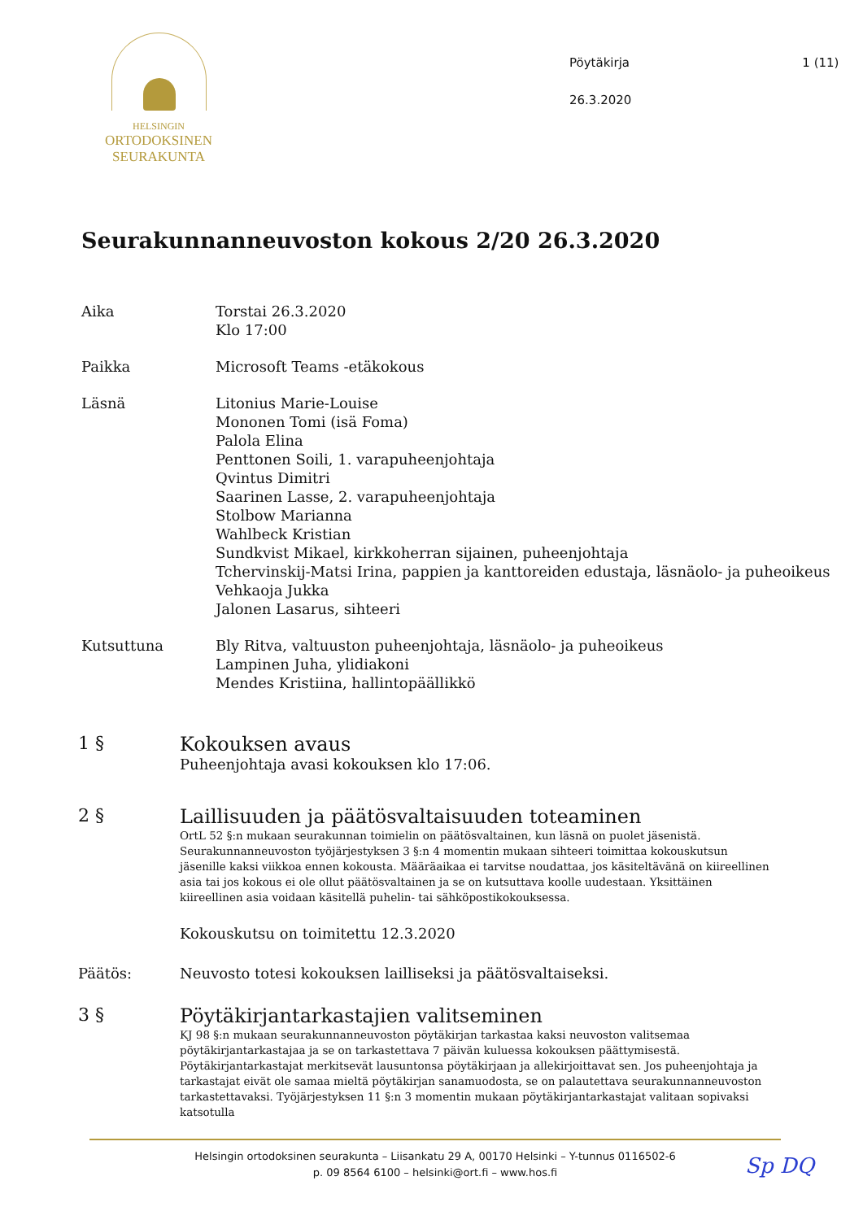HELSINGIN
ORTODOKSINEN
SEURAKUNTA
Pöytäkirja
26.3.2020
1 (11)
Seurakunnanneuvoston kokous 2/20 26.3.2020
Aika Torstai 26.3.2020
Klo 17:00
Paikka Microsoft Teams -etäkokous
Läsnä Litonius Marie-Louise
Mononen Tomi (isä Foma)
Palola Elina
Penttonen Soili, 1. varapuheenjohtaja
Qvintus Dimitri
Saarinen Lasse, 2. varapuheenjohtaja
Stolbow Marianna
Wahlbeck Kristian
Sundkvist Mikael, kirkkoherran sijainen, puheenjohtaja
Tchervinskij-Matsi Irina, pappien ja kanttoreiden edustaja, läsnäolo- ja puheoikeus
Vehkaoja Jukka
Jalonen Lasarus, sihteeri
Kutsuttuna Bly Ritva, valtuuston puheenjohtaja, läsnäolo- ja puheoikeus
Lampinen Juha, ylidiakoni
Mendes Kristiina, hallintopäällikkö
1 § Kokouksen avaus
Puheenjohtaja avasi kokouksen klo 17:06.
2 § Laillisuuden ja päätösvaltaisuuden toteaminen
OrtL 52 §:n mukaan seurakunnan toimielin on päätösvaltainen, kun läsnä on puolet jäsenistä. Seurakunnanneuvoston työjärjestyksen 3 §:n 4 momentin mukaan sihteeri toimittaa kokouskutsun jäsenille kaksi viikkoa ennen kokousta. Määräaikaa ei tarvitse noudattaa, jos käsiteltävänä on kiireellinen asia tai jos kokous ei ole ollut päätösvaltainen ja se on kutsuttava koolle uudestaan. Yksittäinen kiireellinen asia voidaan käsitellä puhelin- tai sähköpostikokouksessa.
Kokouskutsu on toimitettu 12.3.2020
Päätös: Neuvosto totesi kokouksen lailliseksi ja päätösvaltaiseksi.
3 § Pöytäkirjantarkastajien valitseminen
KJ 98 §:n mukaan seurakunnanneuvoston pöytäkirjan tarkastaa kaksi neuvoston valitsemaa pöytäkirjantarkastajaa ja se on tarkastettava 7 päivän kuluessa kokouksen päättymisestä. Pöytäkirjantarkastajat merkitsevät lausuntonsa pöytäkirjaan ja allekirjoittavat sen. Jos puheenjohtaja ja tarkastajat eivät ole samaa mieltä pöytäkirjan sanamuodosta, se on palautettava seurakunnanneuvoston tarkastettavaksi. Työjärjestyksen 11 §:n 3 momentin mukaan pöytäkirjantarkastajat valitaan sopivaksi katsotulla
Helsingin ortodoksinen seurakunta – Liisankatu 29 A, 00170 Helsinki – Y-tunnus 0116502-6
p. 09 8564 6100 – helsinki@ort.fi – www.hos.fi
Sp DQ